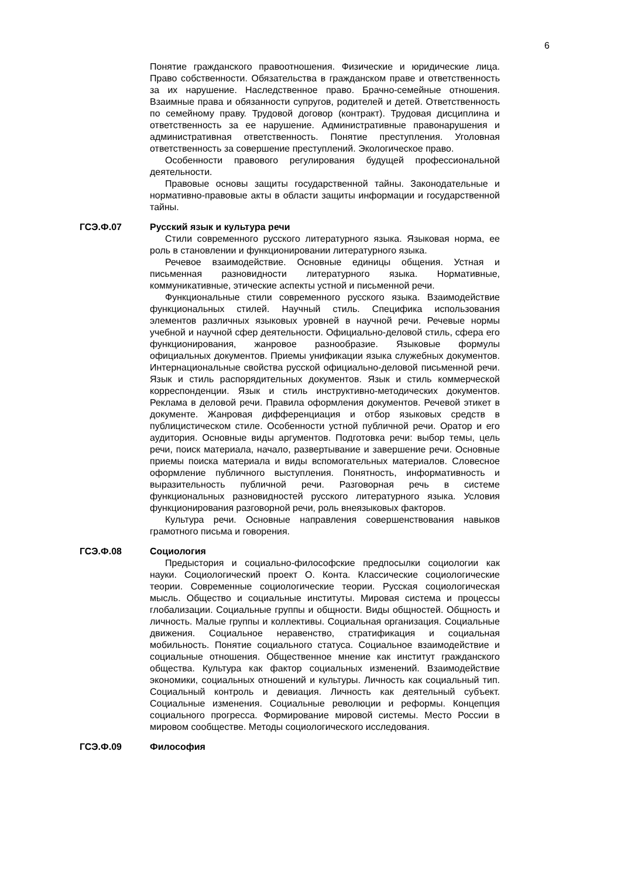6
Понятие гражданского правоотношения. Физические и юридические лица. Право собственности. Обязательства в гражданском праве и ответственность за их нарушение. Наследственное право. Брачно-семейные отношения. Взаимные права и обязанности супругов, родителей и детей. Ответственность по семейному праву. Трудовой договор (контракт). Трудовая дисциплина и ответственность за ее нарушение. Административные правонарушения и административная ответственность. Понятие преступления. Уголовная ответственность за совершение преступлений. Экологическое право.
Особенности правового регулирования будущей профессиональной деятельности.
Правовые основы защиты государственной тайны. Законодательные и нормативно-правовые акты в области защиты информации и государственной тайны.
ГСЭ.Ф.07 Русский язык и культура речи
Стили современного русского литературного языка. Языковая норма, ее роль в становлении и функционировании литературного языка.
Речевое взаимодействие. Основные единицы общения. Устная и письменная разновидности литературного языка. Нормативные, коммуникативные, этические аспекты устной и письменной речи.
Функциональные стили современного русского языка. Взаимодействие функциональных стилей. Научный стиль. Специфика использования элементов различных языковых уровней в научной речи. Речевые нормы учебной и научной сфер деятельности. Официально-деловой стиль, сфера его функционирования, жанровое разнообразие. Языковые формулы официальных документов. Приемы унификации языка служебных документов. Интернациональные свойства русской официально-деловой письменной речи. Язык и стиль распорядительных документов. Язык и стиль коммерческой корреспонденции. Язык и стиль инструктивно-методических документов. Реклама в деловой речи. Правила оформления документов. Речевой этикет в документе. Жанровая дифференциация и отбор языковых средств в публицистическом стиле. Особенности устной публичной речи. Оратор и его аудитория. Основные виды аргументов. Подготовка речи: выбор темы, цель речи, поиск материала, начало, развертывание и завершение речи. Основные приемы поиска материала и виды вспомогательных материалов. Словесное оформление публичного выступления. Понятность, информативность и выразительность публичной речи. Разговорная речь в системе функциональных разновидностей русского литературного языка. Условия функционирования разговорной речи, роль внеязыковых факторов.
Культура речи. Основные направления совершенствования навыков грамотного письма и говорения.
ГСЭ.Ф.08 Социология
Предыстория и социально-философские предпосылки социологии как науки. Социологический проект О. Конта. Классические социологические теории. Современные социологические теории. Русская социологическая мысль. Общество и социальные институты. Мировая система и процессы глобализации. Социальные группы и общности. Виды общностей. Общность и личность. Малые группы и коллективы. Социальная организация. Социальные движения. Социальное неравенство, стратификация и социальная мобильность. Понятие социального статуса. Социальное взаимодействие и социальные отношения. Общественное мнение как институт гражданского общества. Культура как фактор социальных изменений. Взаимодействие экономики, социальных отношений и культуры. Личность как социальный тип. Социальный контроль и девиация. Личность как деятельный субъект. Социальные изменения. Социальные революции и реформы. Концепция социального прогресса. Формирование мировой системы. Место России в мировом сообществе. Методы социологического исследования.
ГСЭ.Ф.09 Философия